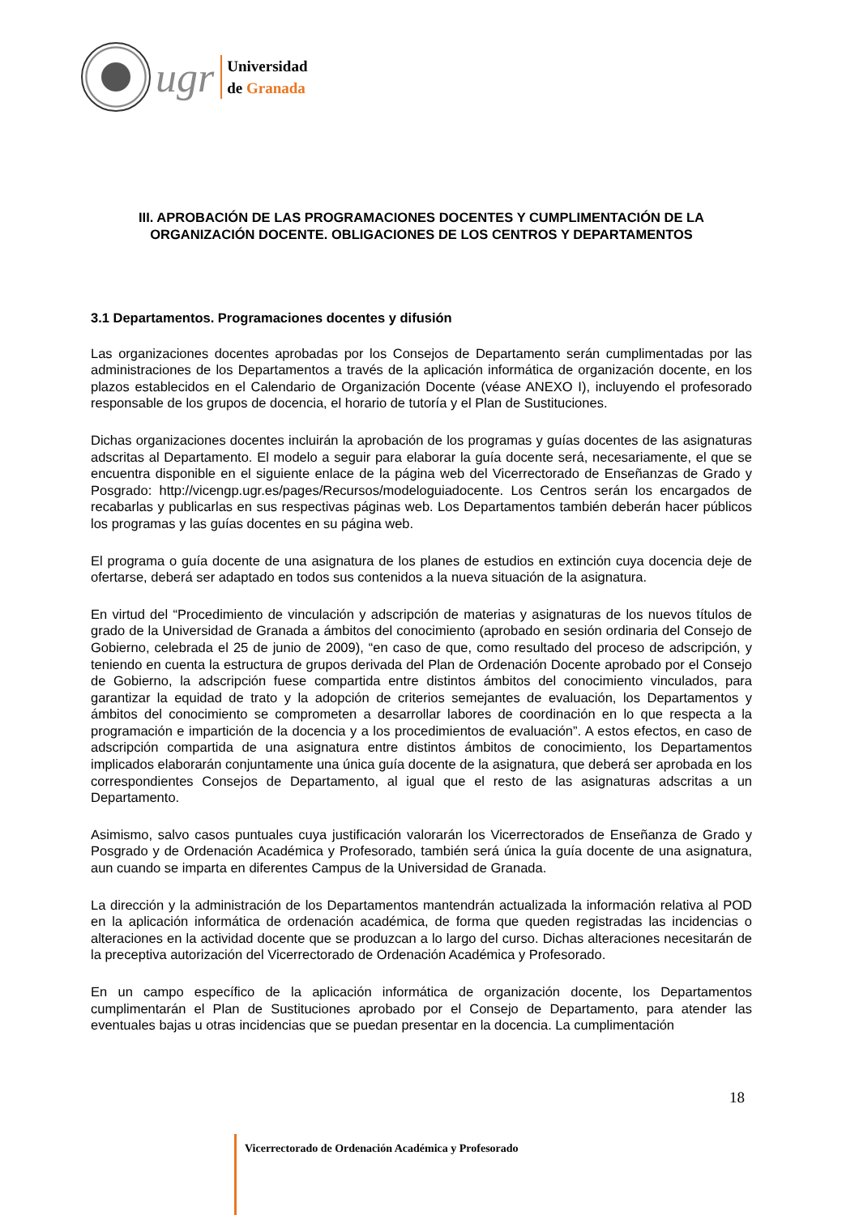ugr
Universidad
de Granada
III. APROBACIÓN DE LAS PROGRAMACIONES DOCENTES Y CUMPLIMENTACIÓN DE LA ORGANIZACIÓN DOCENTE. OBLIGACIONES DE LOS CENTROS Y DEPARTAMENTOS
3.1 Departamentos. Programaciones docentes y difusión
Las organizaciones docentes aprobadas por los Consejos de Departamento serán cumplimentadas por las administraciones de los Departamentos a través de la aplicación informática de organización docente, en los plazos establecidos en el Calendario de Organización Docente (véase ANEXO I), incluyendo el profesorado responsable de los grupos de docencia, el horario de tutoría y el Plan de Sustituciones.
Dichas organizaciones docentes incluirán la aprobación de los programas y guías docentes de las asignaturas adscritas al Departamento. El modelo a seguir para elaborar la guía docente será, necesariamente, el que se encuentra disponible en el siguiente enlace de la página web del Vicerrectorado de Enseñanzas de Grado y Posgrado: http://vicengp.ugr.es/pages/Recursos/modeloguiadocente. Los Centros serán los encargados de recabarlas y publicarlas en sus respectivas páginas web. Los Departamentos también deberán hacer públicos los programas y las guías docentes en su página web.
El programa o guía docente de una asignatura de los planes de estudios en extinción cuya docencia deje de ofertarse, deberá ser adaptado en todos sus contenidos a la nueva situación de la asignatura.
En virtud del “Procedimiento de vinculación y adscripción de materias y asignaturas de los nuevos títulos de grado de la Universidad de Granada a ámbitos del conocimiento (aprobado en sesión ordinaria del Consejo de Gobierno, celebrada el 25 de junio de 2009), “en caso de que, como resultado del proceso de adscripción, y teniendo en cuenta la estructura de grupos derivada del Plan de Ordenación Docente aprobado por el Consejo de Gobierno, la adscripción fuese compartida entre distintos ámbitos del conocimiento vinculados, para garantizar la equidad de trato y la adopción de criterios semejantes de evaluación, los Departamentos y ámbitos del conocimiento se comprometen a desarrollar labores de coordinación en lo que respecta a la programación e impartición de la docencia y a los procedimientos de evaluación”. A estos efectos, en caso de adscripción compartida de una asignatura entre distintos ámbitos de conocimiento, los Departamentos implicados elaborarán conjuntamente una única guía docente de la asignatura, que deberá ser aprobada en los correspondientes Consejos de Departamento, al igual que el resto de las asignaturas adscritas a un Departamento.
Asimismo, salvo casos puntuales cuya justificación valorarán los Vicerrectorados de Enseñanza de Grado y Posgrado y de Ordenación Académica y Profesorado, también será única la guía docente de una asignatura, aun cuando se imparta en diferentes Campus de la Universidad de Granada.
La dirección y la administración de los Departamentos mantendrán actualizada la información relativa al POD en la aplicación informática de ordenación académica, de forma que queden registradas las incidencias o alteraciones en la actividad docente que se produzcan a lo largo del curso. Dichas alteraciones necesitarán de la preceptiva autorización del Vicerrectorado de Ordenación Académica y Profesorado.
En un campo específico de la aplicación informática de organización docente, los Departamentos cumplimentarán el Plan de Sustituciones aprobado por el Consejo de Departamento, para atender las eventuales bajas u otras incidencias que se puedan presentar en la docencia. La cumplimentación
18
Vicerrectorado de Ordenación Académica y Profesorado